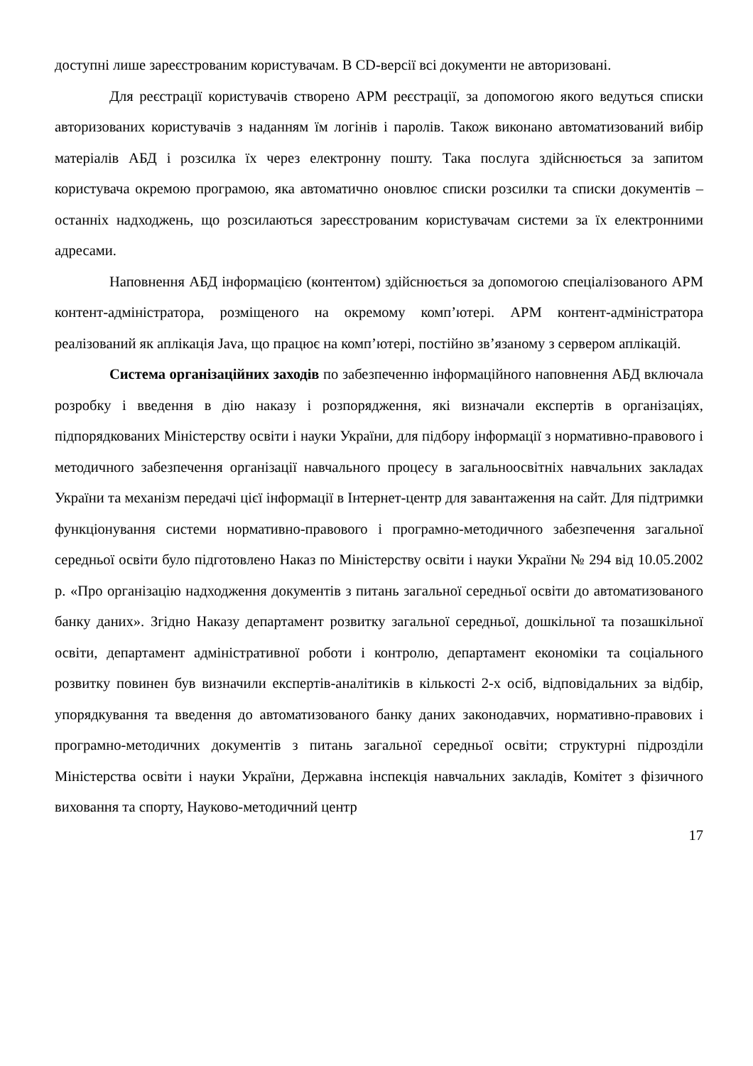доступні лише зареєстрованим користувачам. В CD-версії всі документи не авторизовані.
Для реєстрації користувачів створено АРМ реєстрації, за допомогою якого ведуться списки авторизованих користувачів з наданням їм логінів і паролів. Також виконано автоматизований вибір матеріалів АБД і розсилка їх через електронну пошту. Така послуга здійснюється за запитом користувача окремою програмою, яка автоматично оновлює списки розсилки та списки документів – останніх надходжень, що розсилаються зареєстрованим користувачам системи за їх електронними адресами.
Наповнення АБД інформацією (контентом) здійснюється за допомогою спеціалізованого АРМ контент-адміністратора, розміщеного на окремому комп’ютері. АРМ контент-адміністратора реалізований як аплікація Java, що працює на комп’ютері, постійно зв’язаному з сервером аплікацій.
Система організаційних заходів по забезпеченню інформаційного наповнення АБД включала розробку і введення в дію наказу і розпорядження, які визначали експертів в організаціях, підпорядкованих Міністерству освіти і науки України, для підбору інформації з нормативно-правового і методичного забезпечення організації навчального процесу в загальноосвітніх навчальних закладах України та механізм передачі цієї інформації в Інтернет-центр для завантаження на сайт. Для підтримки функціонування системи нормативно-правового і програмно-методичного забезпечення загальної середньої освіти було підготовлено Наказ по Міністерству освіти і науки України № 294 від 10.05.2002 р. «Про організацію надходження документів з питань загальної середньої освіти до автоматизованого банку даних». Згідно Наказу департамент розвитку загальної середньої, дошкільної та позашкільної освіти, департамент адміністративної роботи і контролю, департамент економіки та соціального розвитку повинен був визначили експертів-аналітиків в кількості 2-х осіб, відповідальних за відбір, упорядкування та введення до автоматизованого банку даних законодавчих, нормативно-правових і програмно-методичних документів з питань загальної середньої освіти; структурні підрозділи Міністерства освіти і науки України, Державна інспекція навчальних закладів, Комітет з фізичного виховання та спорту, Науково-методичний центр
17